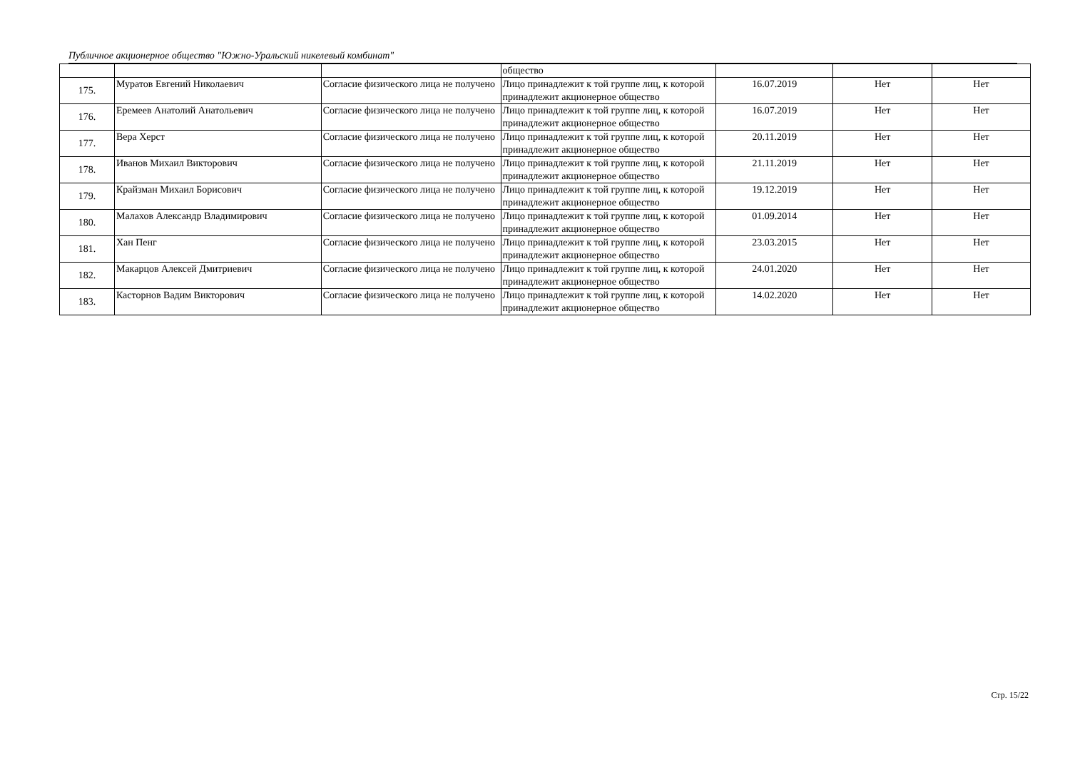Публичное акционерное общество "Южно-Уральский никелевый комбинат"
| | | | общество | | | |
| 175. | Муратов Евгений Николаевич | Согласие физического лица не получено | Лицо принадлежит к той группе лиц, к которой принадлежит акционерное общество | 16.07.2019 | Нет | Нет |
| 176. | Еремеев Анатолий Анатольевич | Согласие физического лица не получено | Лицо принадлежит к той группе лиц, к которой принадлежит акционерное общество | 16.07.2019 | Нет | Нет |
| 177. | Вера Херст | Согласие физического лица не получено | Лицо принадлежит к той группе лиц, к которой принадлежит акционерное общество | 20.11.2019 | Нет | Нет |
| 178. | Иванов Михаил Викторович | Согласие физического лица не получено | Лицо принадлежит к той группе лиц, к которой принадлежит акционерное общество | 21.11.2019 | Нет | Нет |
| 179. | Крайзман Михаил Борисович | Согласие физического лица не получено | Лицо принадлежит к той группе лиц, к которой принадлежит акционерное общество | 19.12.2019 | Нет | Нет |
| 180. | Малахов Александр Владимирович | Согласие физического лица не получено | Лицо принадлежит к той группе лиц, к которой принадлежит акционерное общество | 01.09.2014 | Нет | Нет |
| 181. | Хан Пенг | Согласие физического лица не получено | Лицо принадлежит к той группе лиц, к которой принадлежит акционерное общество | 23.03.2015 | Нет | Нет |
| 182. | Макарцов Алексей Дмитриевич | Согласие физического лица не получено | Лицо принадлежит к той группе лиц, к которой принадлежит акционерное общество | 24.01.2020 | Нет | Нет |
| 183. | Касторнов Вадим Викторович | Согласие физического лица не получено | Лицо принадлежит к той группе лиц, к которой принадлежит акционерное общество | 14.02.2020 | Нет | Нет |
Стр. 15/22